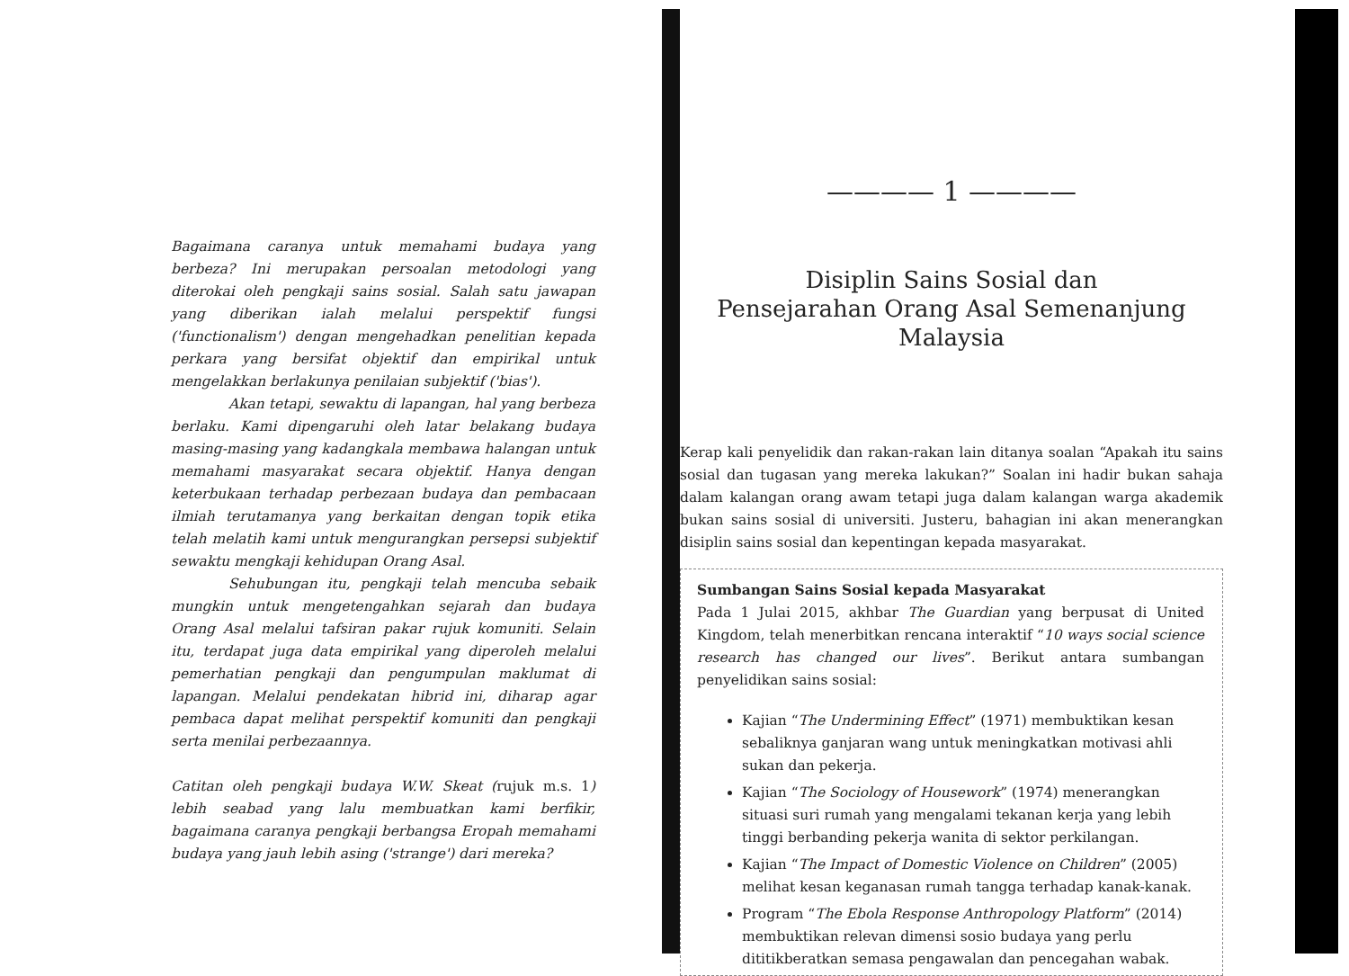Bagaimana caranya untuk memahami budaya yang berbeza? Ini merupakan persoalan metodologi yang diterokai oleh pengkaji sains sosial. Salah satu jawapan yang diberikan ialah melalui perspektif fungsi ('functionalism') dengan mengehadkan penelitian kepada perkara yang bersifat objektif dan empirikal untuk mengelakkan berlakunya penilaian subjektif ('bias').
Akan tetapi, sewaktu di lapangan, hal yang berbeza berlaku. Kami dipengaruhi oleh latar belakang budaya masing-masing yang kadangkala membawa halangan untuk memahami masyarakat secara objektif. Hanya dengan keterbukaan terhadap perbezaan budaya dan pembacaan ilmiah terutamanya yang berkaitan dengan topik etika telah melatih kami untuk mengurangkan persepsi subjektif sewaktu mengkaji kehidupan Orang Asal.
Sehubungan itu, pengkaji telah mencuba sebaik mungkin untuk mengetengahkan sejarah dan budaya Orang Asal melalui tafsiran pakar rujuk komuniti. Selain itu, terdapat juga data empirikal yang diperoleh melalui pemerhatian pengkaji dan pengumpulan maklumat di lapangan. Melalui pendekatan hibrid ini, diharap agar pembaca dapat melihat perspektif komuniti dan pengkaji serta menilai perbezaannya.
Catitan oleh pengkaji budaya W.W. Skeat (rujuk m.s. 1) lebih seabad yang lalu membuatkan kami berfikir, bagaimana caranya pengkaji berbangsa Eropah memahami budaya yang jauh lebih asing ('strange') dari mereka?
———— 1 ————
Disiplin Sains Sosial dan
Pensejarahan Orang Asal Semenanjung
Malaysia
Kerap kali penyelidik dan rakan-rakan lain ditanya soalan “Apakah itu sains sosial dan tugasan yang mereka lakukan?” Soalan ini hadir bukan sahaja dalam kalangan orang awam tetapi juga dalam kalangan warga akademik bukan sains sosial di universiti. Justeru, bahagian ini akan menerangkan disiplin sains sosial dan kepentingan kepada masyarakat.
Sumbangan Sains Sosial kepada Masyarakat
Pada 1 Julai 2015, akhbar The Guardian yang berpusat di United Kingdom, telah menerbitkan rencana interaktif “10 ways social science research has changed our lives”. Berikut antara sumbangan penyelidikan sains sosial:
Kajian “The Undermining Effect” (1971) membuktikan kesan sebaliknya ganjaran wang untuk meningkatkan motivasi ahli sukan dan pekerja.
Kajian “The Sociology of Housework” (1974) menerangkan situasi suri rumah yang mengalami tekanan kerja yang lebih tinggi berbanding pekerja wanita di sektor perkilangan.
Kajian “The Impact of Domestic Violence on Children” (2005) melihat kesan keganasan rumah tangga terhadap kanak-kanak.
Program “The Ebola Response Anthropology Platform” (2014) membuktikan relevan dimensi sosio budaya yang perlu dititikberatkan semasa pengawalan dan pencegahan wabak.